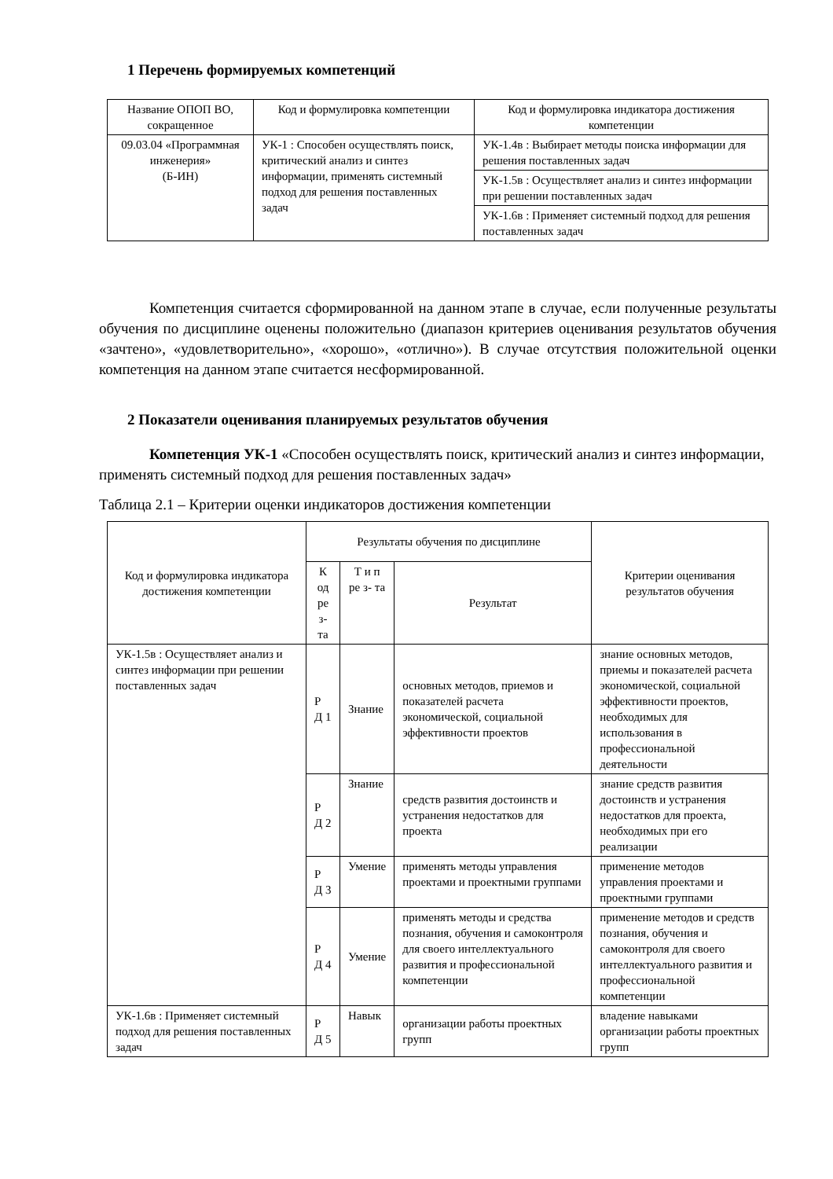1 Перечень формируемых компетенций
| Название ОПОП ВО, сокращенное | Код и формулировка компетенции | Код и формулировка индикатора достижения компетенции |
| --- | --- | --- |
| 09.03.04 «Программная инженерия» (Б-ИН) | УК-1 : Способен осуществлять поиск, критический анализ и синтез информации, применять системный подход для решения поставленных задач | УК-1.4в : Выбирает методы поиска информации для решения поставленных задач |
| | | УК-1.5в : Осуществляет анализ и синтез информации при решении поставленных задач |
| | | УК-1.6в : Применяет системный подход для решения поставленных задач |
Компетенция считается сформированной на данном этапе в случае, если полученные результаты обучения по дисциплине оценены положительно (диапазон критериев оценивания результатов обучения «зачтено», «удовлетворительно», «хорошо», «отлично»). В случае отсутствия положительной оценки компетенция на данном этапе считается несформированной.
2 Показатели оценивания планируемых результатов обучения
Компетенция УК-1 «Способен осуществлять поиск, критический анализ и синтез информации, применять системный подход для решения поставленных задач»
Таблица 2.1 – Критерии оценки индикаторов достижения компетенции
| Код и формулировка индикатора достижения компетенции | Результаты обучения по дисциплине | | | Критерии оценивания результатов обучения |
| --- | --- | --- | --- | --- |
| | К од ре з- та | Т и п ре з- та | Результат | |
| УК-1.5в : Осуществляет анализ и синтез информации при решении поставленных задач | Р Д 1 | Знание | основных методов, приемов и показателей расчета экономической, социальной эффективности проектов | знание основных методов, приемы и показателей расчета экономической, социальной эффективности проектов, необходимых для использования в профессиональной деятельности |
| | Р Д 2 | Знание | средств развития достоинств и устранения недостатков для проекта | знание средств развития достоинств и устранения недостатков для проекта, необходимых при его реализации |
| | Р Д 3 | Умение | применять методы управления проектами и проектными группами | применение методов управления проектами и проектными группами |
| | Р Д 4 | Умение | применять методы и средства познания, обучения и самоконтроля для своего интеллектуального развития и профессиональной компетенции | применение методов и средств познания, обучения и самоконтроля для своего интеллектуального развития и профессиональной компетенции |
| УК-1.6в : Применяет системный подход для решения поставленных задач | Р Д 5 | Навык | организации работы проектных групп | владение навыками организации работы проектных групп |